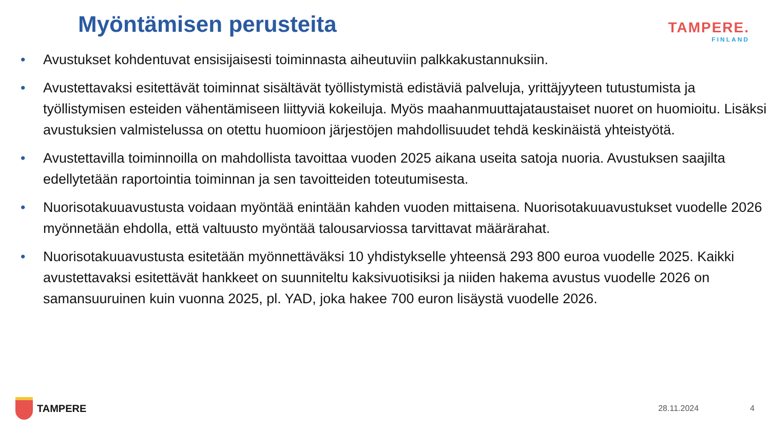Myöntämisen perusteita
TAMPERE.
FINLAND
• Avustukset kohdentuvat ensisijaisesti toiminnasta aiheutuviin palkkakustannuksiin.
• Avustettavaksi esitettävät toiminnat sisältävät työllistymistä edistäviä palveluja, yrittäjyyteen tutustumista ja työllistymisen esteiden vähentämiseen liittyviä kokeiluja. Myös maahanmuuttajataustaiset nuoret on huomioitu. Lisäksi avustuksien valmistelussa on otettu huomioon järjestöjen mahdollisuudet tehdä keskinäistä yhteistyötä.
• Avustettavilla toiminnoilla on mahdollista tavoittaa vuoden 2025 aikana useita satoja nuoria. Avustuksen saajilta edellytetään raportointia toiminnan ja sen tavoitteiden toteutumisesta.
• Nuorisotakuuavustusta voidaan myöntää enintään kahden vuoden mittaisena. Nuorisotakuuavustukset vuodelle 2026 myönnetään ehdolla, että valtuusto myöntää talousarviossa tarvittavat määrärahat.
• Nuorisotakuuavustusta esitetään myönnettäväksi 10 yhdistykselle yhteensä 293 800 euroa vuodelle 2025. Kaikki avustettavaksi esitettävät hankkeet on suunniteltu kaksivuotisiksi ja niiden hakema avustus vuodelle 2026 on samansuuruinen kuin vuonna 2025, pl. YAD, joka hakee 700 euron lisäystä vuodelle 2026.
TAMPERE
28.11.2024 4